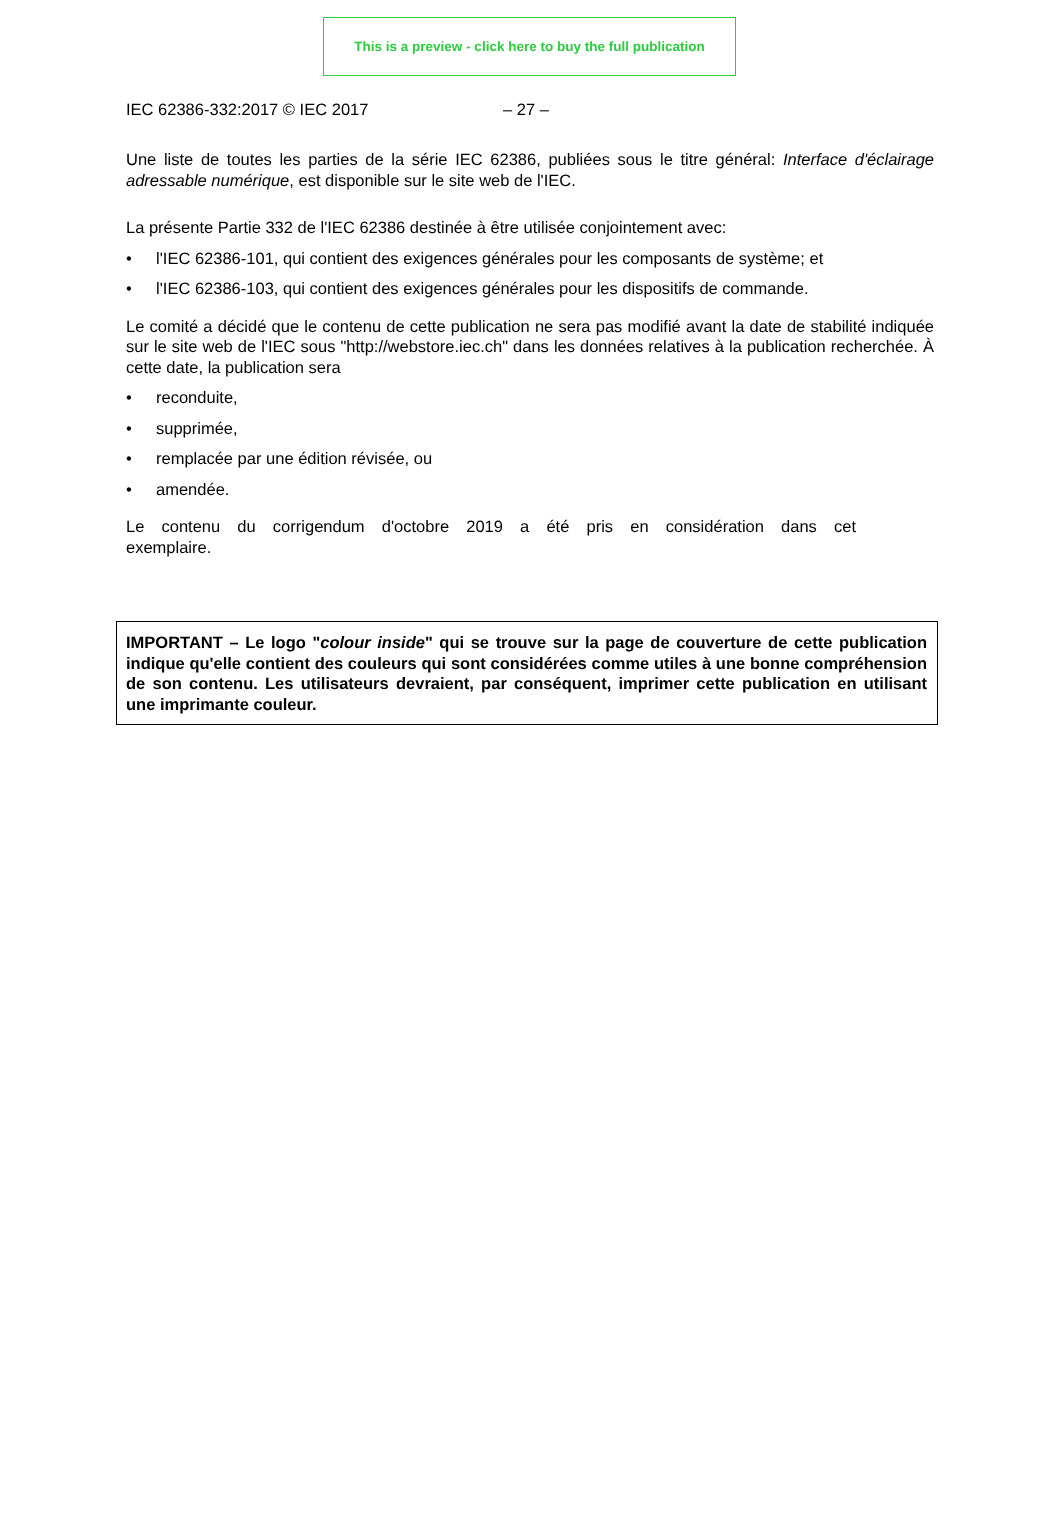This is a preview - click here to buy the full publication
IEC 62386-332:2017 © IEC 2017 – 27 –
Une liste de toutes les parties de la série IEC 62386, publiées sous le titre général: Interface d'éclairage adressable numérique, est disponible sur le site web de l'IEC.
La présente Partie 332 de l'IEC 62386 destinée à être utilisée conjointement avec:
• l'IEC 62386-101, qui contient des exigences générales pour les composants de système; et
• l'IEC 62386-103, qui contient des exigences générales pour les dispositifs de commande.
Le comité a décidé que le contenu de cette publication ne sera pas modifié avant la date de stabilité indiquée sur le site web de l'IEC sous "http://webstore.iec.ch" dans les données relatives à la publication recherchée. À cette date, la publication sera
• reconduite,
• supprimée,
• remplacée par une édition révisée, ou
• amendée.
Le contenu du corrigendum d'octobre 2019 a été pris en considération dans cet exemplaire.
IMPORTANT – Le logo "colour inside" qui se trouve sur la page de couverture de cette publication indique qu'elle contient des couleurs qui sont considérées comme utiles à une bonne compréhension de son contenu. Les utilisateurs devraient, par conséquent, imprimer cette publication en utilisant une imprimante couleur.